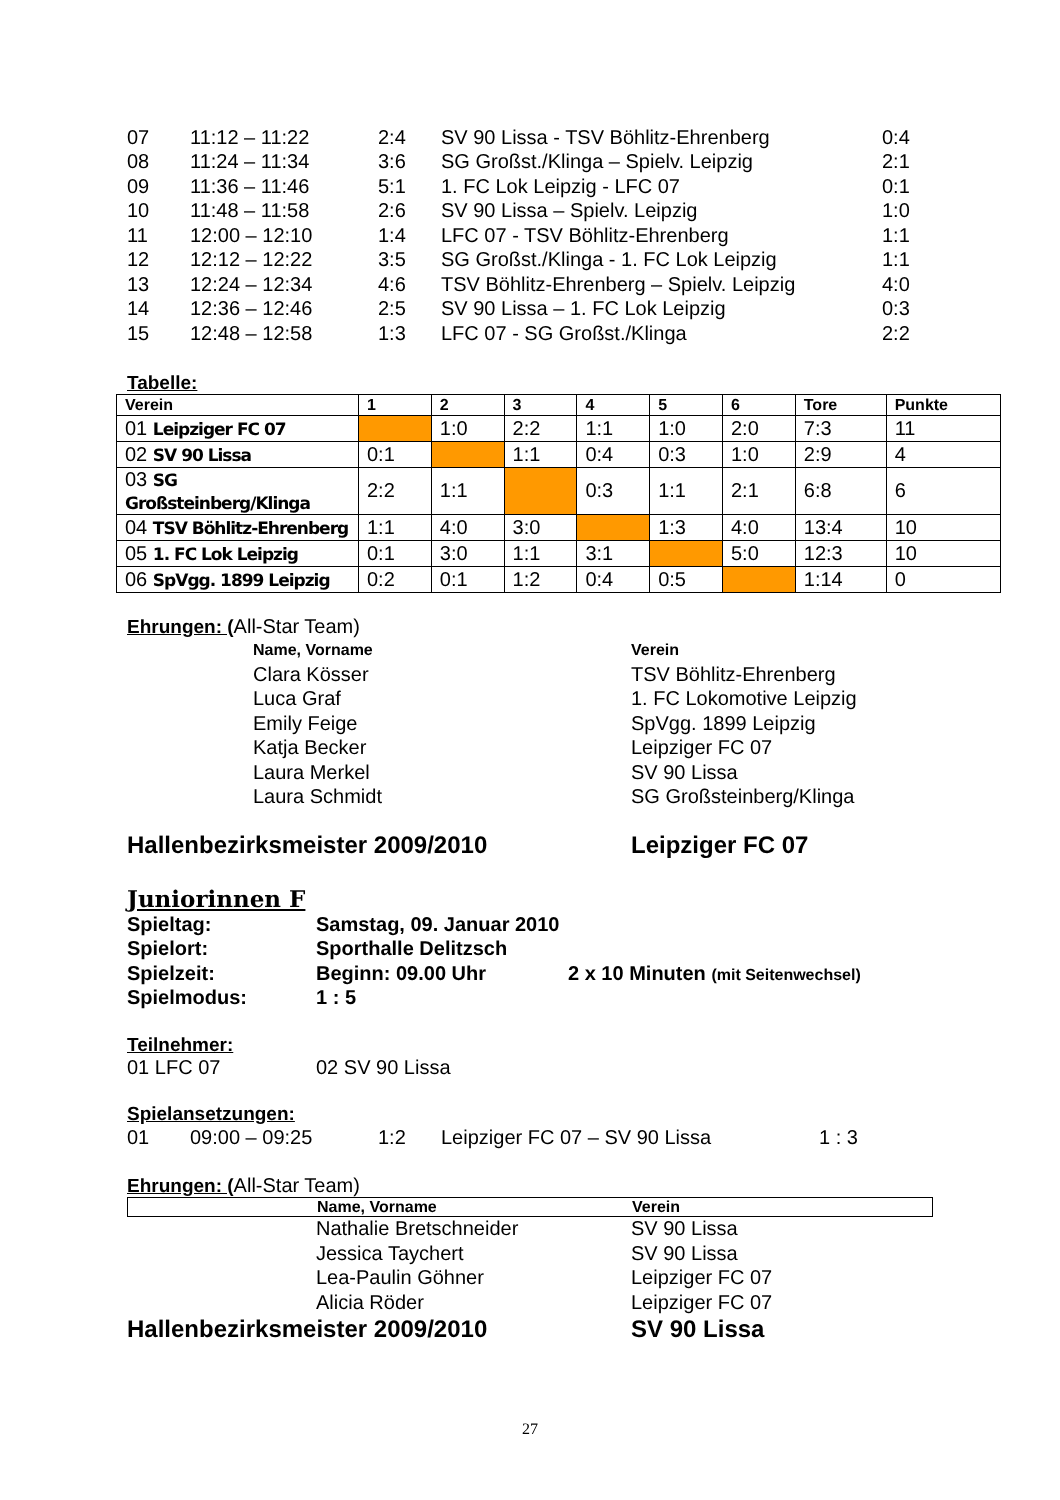| 07 | 11:12 – 11:22 | 2:4 | SV 90 Lissa - TSV Böhlitz-Ehrenberg | 0:4 |
| 08 | 11:24 – 11:34 | 3:6 | SG Großst./Klinga – Spielv. Leipzig | 2:1 |
| 09 | 11:36 – 11:46 | 5:1 | 1. FC Lok Leipzig - LFC 07 | 0:1 |
| 10 | 11:48 – 11:58 | 2:6 | SV 90 Lissa – Spielv. Leipzig | 1:0 |
| 11 | 12:00 – 12:10 | 1:4 | LFC 07 - TSV Böhlitz-Ehrenberg | 1:1 |
| 12 | 12:12 – 12:22 | 3:5 | SG Großst./Klinga - 1. FC Lok Leipzig | 1:1 |
| 13 | 12:24 – 12:34 | 4:6 | TSV Böhlitz-Ehrenberg – Spielv. Leipzig | 4:0 |
| 14 | 12:36 – 12:46 | 2:5 | SV 90 Lissa – 1. FC Lok Leipzig | 0:3 |
| 15 | 12:48 – 12:58 | 1:3 | LFC 07 - SG Großst./Klinga | 2:2 |
Tabelle:
| Verein | 1 | 2 | 3 | 4 | 5 | 6 | Tore | Punkte |
| --- | --- | --- | --- | --- | --- | --- | --- | --- |
| 01 Leipziger FC 07 | | 1:0 | 2:2 | 1:1 | 1:0 | 2:0 | 7:3 | 11 |
| 02 SV 90 Lissa | 0:1 | | 1:1 | 0:4 | 0:3 | 1:0 | 2:9 | 4 |
| 03 SG Großsteinberg/Klinga | 2:2 | 1:1 | | 0:3 | 1:1 | 2:1 | 6:8 | 6 |
| 04 TSV Böhlitz-Ehrenberg | 1:1 | 4:0 | 3:0 | | 1:3 | 4:0 | 13:4 | 10 |
| 05 1. FC Lok Leipzig | 0:1 | 3:0 | 1:1 | 3:1 | | 5:0 | 12:3 | 10 |
| 06 SpVgg. 1899 Leipzig | 0:2 | 0:1 | 1:2 | 0:4 | 0:5 | | 1:14 | 0 |
Ehrungen: (All-Star Team)
| Name, Vorname | Verein |
| Clara Kösser | TSV Böhlitz-Ehrenberg |
| Luca Graf | 1. FC Lokomotive Leipzig |
| Emily Feige | SpVgg. 1899 Leipzig |
| Katja Becker | Leipziger FC 07 |
| Laura Merkel | SV 90 Lissa |
| Laura Schmidt | SG Großsteinberg/Klinga |
Hallenbezirksmeister 2009/2010 Leipziger FC 07
Juniorinnen F
| Spieltag: | Samstag, 09. Januar 2010 | |
| Spielort: | Sporthalle Delitzsch | |
| Spielzeit: | Beginn: 09.00 Uhr | 2 x 10 Minuten (mit Seitenwechsel) |
| Spielmodus: | 1 : 5 | |
Teilnehmer:
01 LFC 07 02 SV 90 Lissa
Spielansetzungen:
| 01 | 09:00 – 09:25 | 1:2 | Leipziger FC 07 – SV 90 Lissa | 1 : 3 |
Ehrungen: (All-Star Team)
Name, Vorname Verein
| Nathalie Bretschneider | SV 90 Lissa |
| Jessica Taychert | SV 90 Lissa |
| Lea-Paulin Göhner | Leipziger FC 07 |
| Alicia Röder | Leipziger FC 07 |
Hallenbezirksmeister 2009/2010 SV 90 Lissa
27